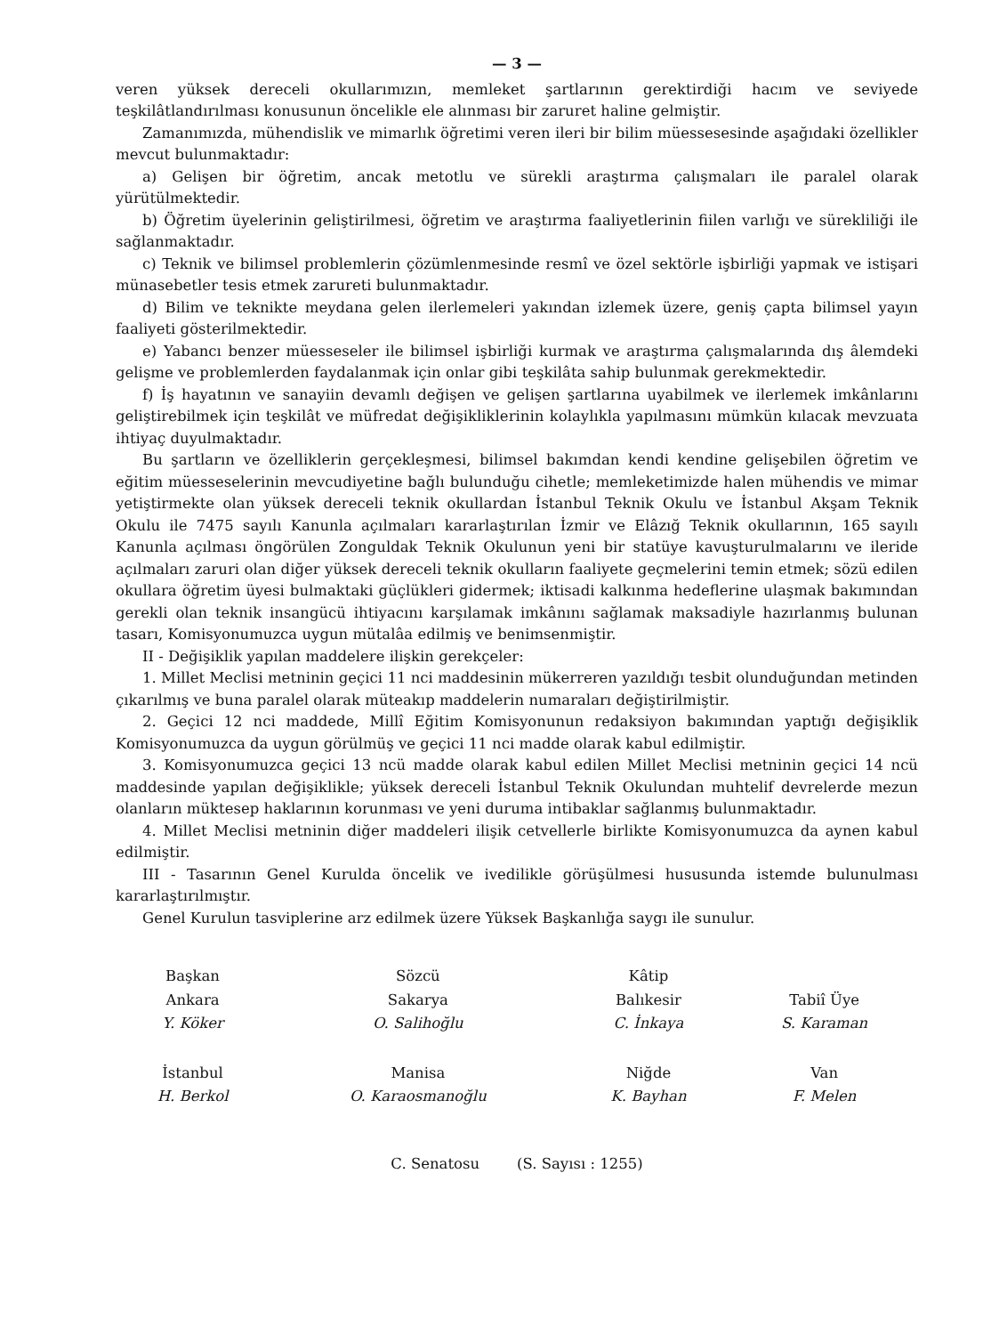— 3 —
veren yüksek dereceli okullarımızın, memleket şartlarının gerektirdiği hacım ve seviyede teşkilâtlandırılması konusunun öncelikle ele alınması bir zaruret haline gelmiştir.
Zamanımızda, mühendislik ve mimarlık öğretimi veren ileri bir bilim müessesesinde aşağıdaki özellikler mevcut bulunmaktadır:
a) Gelişen bir öğretim, ancak metotlu ve sürekli araştırma çalışmaları ile paralel olarak yürütülmektedir.
b) Öğretim üyelerinin geliştirilmesi, öğretim ve araştırma faaliyetlerinin fiilen varlığı ve sürekliliği ile sağlanmaktadır.
c) Teknik ve bilimsel problemlerin çözümlenmesinde resmî ve özel sektörle işbirliği yapmak ve istişari münasebetler tesis etmek zarureti bulunmaktadır.
d) Bilim ve teknikte meydana gelen ilerlemeleri yakından izlemek üzere, geniş çapta bilimsel yayın faaliyeti gösterilmektedir.
e) Yabancı benzer müesseseler ile bilimsel işbirliği kurmak ve araştırma çalışmalarında dış âlemdeki gelişme ve problemlerden faydalanmak için onlar gibi teşkilâta sahip bulunmak gerekmektedir.
f) İş hayatının ve sanayiin devamlı değişen ve gelişen şartlarına uyabilmek ve ilerlemek imkânlarını geliştirebilmek için teşkilât ve müfredat değişikliklerinin kolaylıkla yapılmasını mümkün kılacak mevzuata ihtiyaç duyulmaktadır.
Bu şartların ve özelliklerin gerçekleşmesi, bilimsel bakımdan kendi kendine gelişebilen öğretim ve eğitim müesseselerinin mevcudiyetine bağlı bulunduğu cihetle; memleketimizde halen mühendis ve mimar yetiştirmekte olan yüksek dereceli teknik okullardan İstanbul Teknik Okulu ve İstanbul Akşam Teknik Okulu ile 7475 sayılı Kanunla açılmaları kararlaştırılan İzmir ve Elâzığ Teknik okullarının, 165 sayılı Kanunla açılması öngörülen Zonguldak Teknik Okulunun yeni bir statüye kavuşturulmalarını ve ileride açılmaları zaruri olan diğer yüksek dereceli teknik okulların faaliyete geçmelerini temin etmek; sözü edilen okullara öğretim üyesi bulmaktaki güçlükleri gidermek; iktisadi kalkınma hedeflerine ulaşmak bakımından gerekli olan teknik insangücü ihtiyacını karşılamak imkânını sağlamak maksadiyle hazırlanmış bulunan tasarı, Komisyonumuzca uygun mütalâa edilmiş ve benimsenmiştir.
II - Değişiklik yapılan maddelere ilişkin gerekçeler:
1. Millet Meclisi metninin geçici 11 nci maddesinin mükerreren yazıldığı tesbit olunduğundan metinden çıkarılmış ve buna paralel olarak müteakıp maddelerin numaraları değiştirilmiştir.
2. Geçici 12 nci maddede, Millî Eğitim Komisyonunun redaksiyon bakımından yaptığı değişiklik Komisyonumuzca da uygun görülmüş ve geçici 11 nci madde olarak kabul edilmiştir.
3. Komisyonumuzca geçici 13 ncü madde olarak kabul edilen Millet Meclisi metninin geçici 14 ncü maddesinde yapılan değişiklikle; yüksek dereceli İstanbul Teknik Okulundan muhtelif devrelerde mezun olanların müktesep haklarının korunması ve yeni duruma intibaklar sağlanmış bulunmaktadır.
4. Millet Meclisi metninin diğer maddeleri ilişik cetvellerle birlikte Komisyonumuzca da aynen kabul edilmiştir.
III - Tasarının Genel Kurulda öncelik ve ivedilikle görüşülmesi hususunda istemde bulunulması kararlaştırılmıştır.
Genel Kurulun tasviplerine arz edilmek üzere Yüksek Başkanlığa saygı ile sunulur.
| Başkan | Sözcü | Kâtip | |
| Ankara | Sakarya | Balıkesir | Tabiî Üye |
| Y. Köker | O. Salihoğlu | C. İnkaya | S. Karaman |
| İstanbul | Manisa | Niğde | Van |
| H. Berkol | O. Karaosmanoğlu | K. Bayhan | F. Melen |
C. Senatosu (S. Sayısı : 1255)